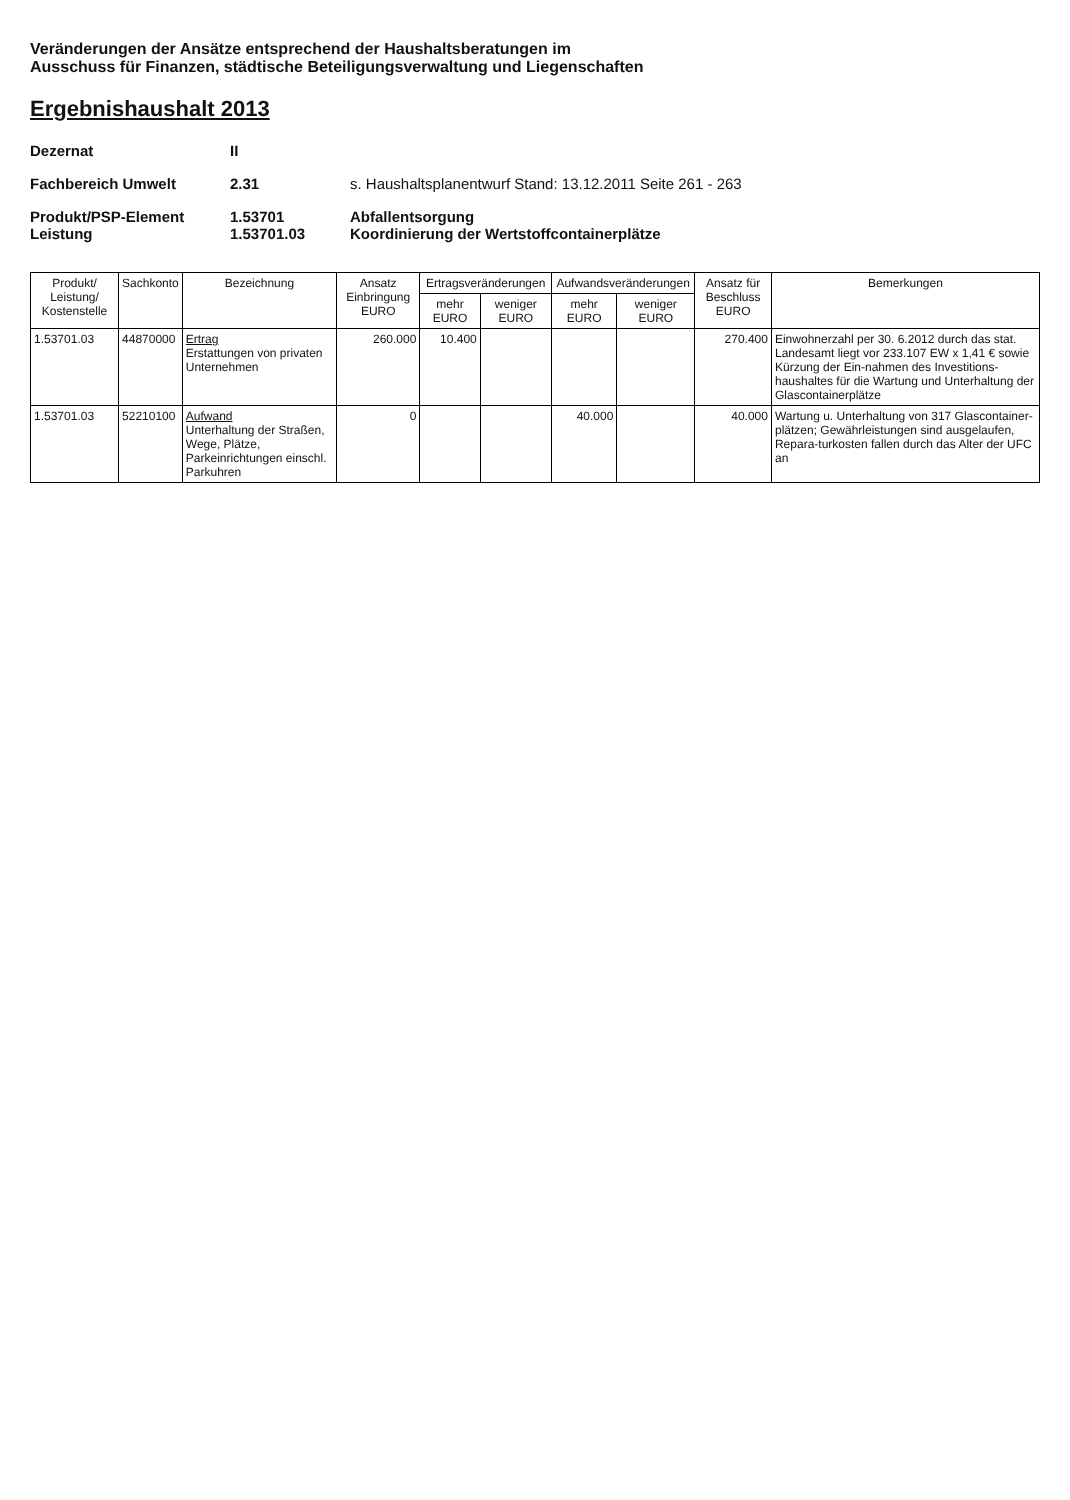Veränderungen der Ansätze entsprechend der Haushaltsberatungen im
Ausschuss für Finanzen, städtische Beteiligungsverwaltung und Liegenschaften
Ergebnishaushalt 2013
Dezernat II Fachbereich Umwelt 2.31 s. Haushaltsplanentwurf Stand: 13.12.2011 Seite 261 - 263 Produkt/PSP-Element
Leistung 1.53701
1.53701.03 Abfallentsorgung
Koordinierung der Wertstoffcontainerplätze
| Produkt/ Leistung/ Kostenstelle | Sachkonto | Bezeichnung | Ansatz Einbringung EURO | Ertragsveränderungen | | Aufwandsveränderungen | | Ansatz für Beschluss EURO | Bemerkungen |
| --- | --- | --- | --- | --- | --- | --- | --- | --- | --- |
| | | | | mehr EURO | weniger EURO | mehr EURO | weniger EURO | | |
| 1.53701.03 | 44870000 | Ertrag Erstattungen von privaten Unternehmen | 260.000 | 10.400 | | | | 270.400 | Einwohnerzahl per 30. 6.2012 durch das stat. Landesamt liegt vor 233.107 EW x 1,41 € sowie Kürzung der Ein-nahmen des Investitions-haushaltes für die Wartung und Unterhaltung der Glascontainerplätze |
| 1.53701.03 | 52210100 | Aufwand Unterhaltung der Straßen, Wege, Plätze, Parkeinrichtungen einschl. Parkuhren | 0 | | | 40.000 | | 40.000 | Wartung u. Unterhaltung von 317 Glascontainer-plätzen; Gewährleistungen sind ausgelaufen, Repara-turkosten fallen durch das Alter der UFC an |